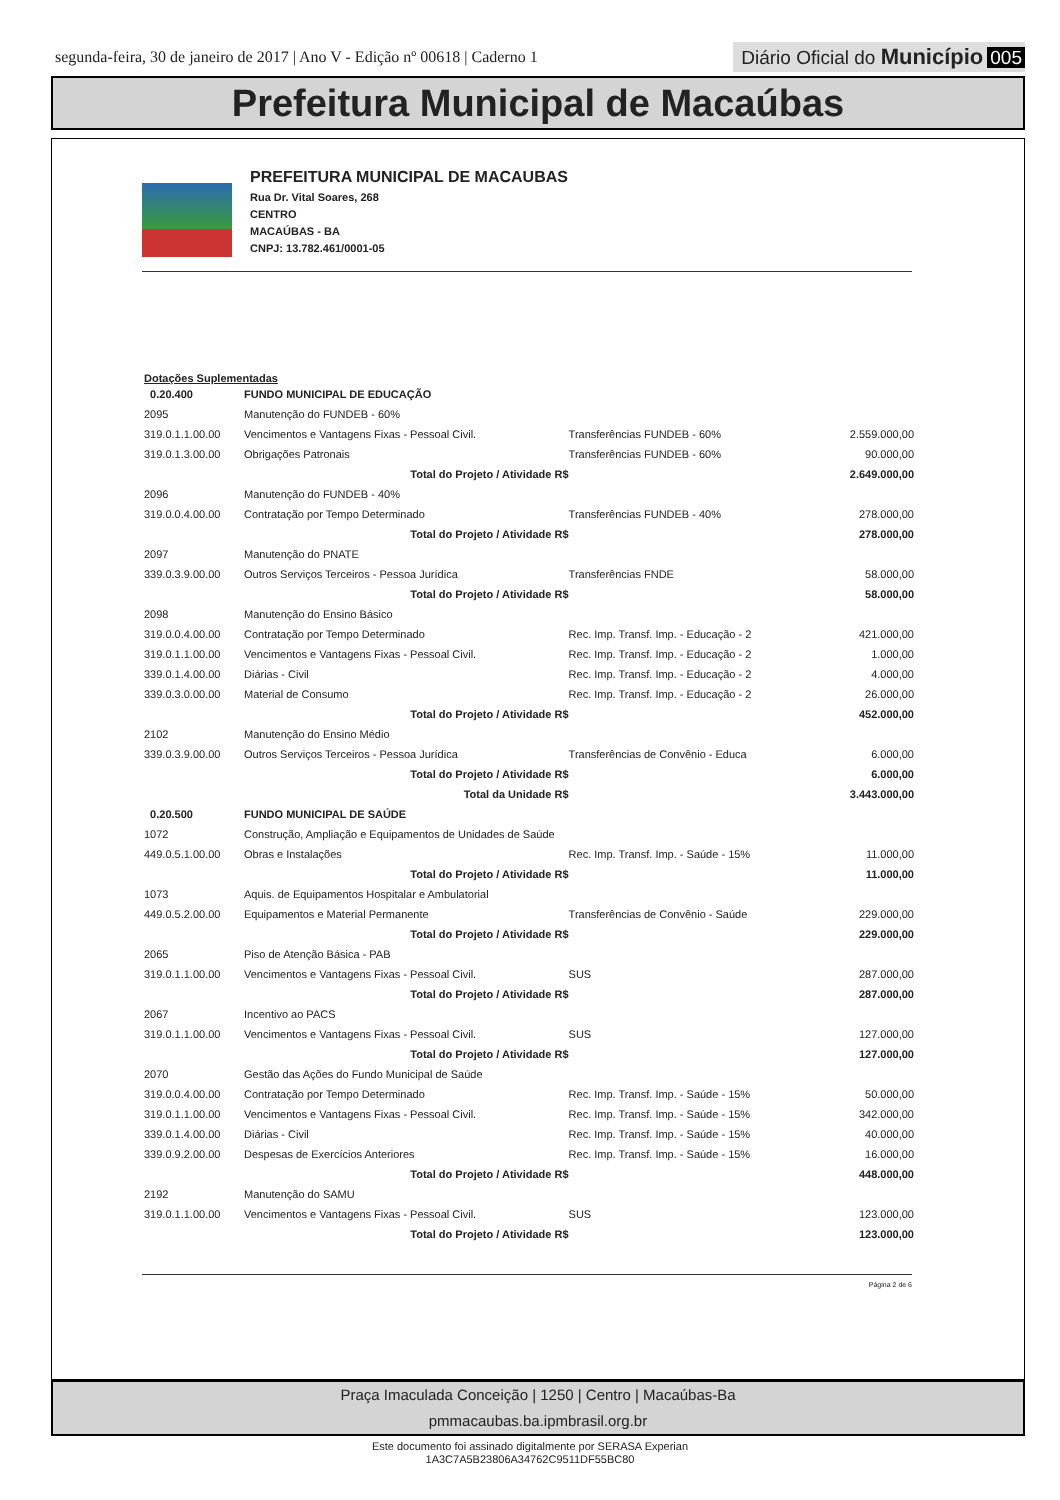segunda-feira, 30 de janeiro de 2017 | Ano V - Edição nº 00618 | Caderno 1
Diário Oficial do Município 005
Prefeitura Municipal de Macaúbas
PREFEITURA MUNICIPAL DE MACAUBAS
Rua Dr. Vital Soares, 268
CENTRO
MACAÚBAS - BA
CNPJ: 13.782.461/0001-05
Dotações Suplementadas
| 0.20.400 | FUNDO MUNICIPAL DE EDUCAÇÃO | | |
| 2095 | Manutenção do FUNDEB - 60% | | |
| 319.0.1.1.00.00 | Vencimentos e Vantagens Fixas - Pessoal Civil. | Transferências FUNDEB - 60% | 2.559.000,00 |
| 319.0.1.3.00.00 | Obrigações Patronais | Transferências FUNDEB - 60% | 90.000,00 |
| | Total do Projeto / Atividade R$ | | 2.649.000,00 |
| 2096 | Manutenção do FUNDEB - 40% | | |
| 319.0.0.4.00.00 | Contratação por Tempo Determinado | Transferências FUNDEB - 40% | 278.000,00 |
| | Total do Projeto / Atividade R$ | | 278.000,00 |
| 2097 | Manutenção do PNATE | | |
| 339.0.3.9.00.00 | Outros Serviços Terceiros - Pessoa Jurídica | Transferências FNDE | 58.000,00 |
| | Total do Projeto / Atividade R$ | | 58.000,00 |
| 2098 | Manutenção do Ensino Básico | | |
| 319.0.0.4.00.00 | Contratação por Tempo Determinado | Rec. Imp. Transf. Imp. - Educação - 2 | 421.000,00 |
| 319.0.1.1.00.00 | Vencimentos e Vantagens Fixas - Pessoal Civil. | Rec. Imp. Transf. Imp. - Educação - 2 | 1.000,00 |
| 339.0.1.4.00.00 | Diárias - Civil | Rec. Imp. Transf. Imp. - Educação - 2 | 4.000,00 |
| 339.0.3.0.00.00 | Material de Consumo | Rec. Imp. Transf. Imp. - Educação - 2 | 26.000,00 |
| | Total do Projeto / Atividade R$ | | 452.000,00 |
| 2102 | Manutenção do Ensino Médio | | |
| 339.0.3.9.00.00 | Outros Serviços Terceiros - Pessoa Jurídica | Transferências de Convênio - Educa | 6.000,00 |
| | Total do Projeto / Atividade R$ | | 6.000,00 |
| | Total da Unidade R$ | | 3.443.000,00 |
| 0.20.500 | FUNDO MUNICIPAL DE SAÚDE | | |
| 1072 | Construção, Ampliação e Equipamentos de Unidades de Saúde | | |
| 449.0.5.1.00.00 | Obras e Instalações | Rec. Imp. Transf. Imp. - Saúde - 15% | 11.000,00 |
| | Total do Projeto / Atividade R$ | | 11.000,00 |
| 1073 | Aquis. de Equipamentos Hospitalar e Ambulatorial | | |
| 449.0.5.2.00.00 | Equipamentos e Material Permanente | Transferências de Convênio - Saúde | 229.000,00 |
| | Total do Projeto / Atividade R$ | | 229.000,00 |
| 2065 | Piso de Atenção Básica - PAB | | |
| 319.0.1.1.00.00 | Vencimentos e Vantagens Fixas - Pessoal Civil. | SUS | 287.000,00 |
| | Total do Projeto / Atividade R$ | | 287.000,00 |
| 2067 | Incentivo ao PACS | | |
| 319.0.1.1.00.00 | Vencimentos e Vantagens Fixas - Pessoal Civil. | SUS | 127.000,00 |
| | Total do Projeto / Atividade R$ | | 127.000,00 |
| 2070 | Gestão das Ações do Fundo Municipal de Saúde | | |
| 319.0.0.4.00.00 | Contratação por Tempo Determinado | Rec. Imp. Transf. Imp. - Saúde - 15% | 50.000,00 |
| 319.0.1.1.00.00 | Vencimentos e Vantagens Fixas - Pessoal Civil. | Rec. Imp. Transf. Imp. - Saúde - 15% | 342.000,00 |
| 339.0.1.4.00.00 | Diárias - Civil | Rec. Imp. Transf. Imp. - Saúde - 15% | 40.000,00 |
| 339.0.9.2.00.00 | Despesas de Exercícios Anteriores | Rec. Imp. Transf. Imp. - Saúde - 15% | 16.000,00 |
| | Total do Projeto / Atividade R$ | | 448.000,00 |
| 2192 | Manutenção do SAMU | | |
| 319.0.1.1.00.00 | Vencimentos e Vantagens Fixas - Pessoal Civil. | SUS | 123.000,00 |
| | Total do Projeto / Atividade R$ | | 123.000,00 |
Página 2 de 6
Praça Imaculada Conceição | 1250 | Centro | Macaúbas-Ba
pmmacaubas.ba.ipmbrasil.org.br
Este documento foi assinado digitalmente por SERASA Experian
1A3C7A5B23806A34762C9511DF55BC80